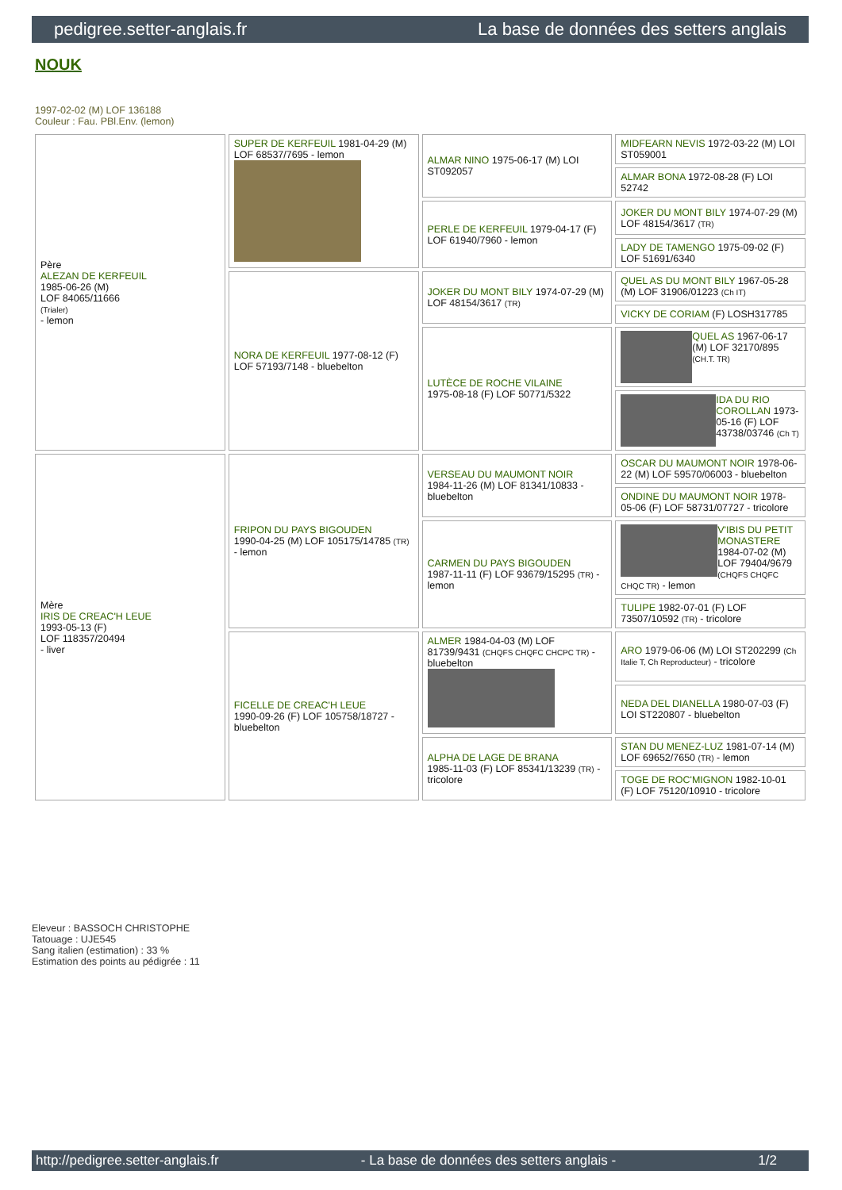pedigree.setter-anglais.fr La base de données des setters anglais
NOUK
1997-02-02 (M) LOF 136188
Couleur : Fau. PBl.Env. (lemon)
| Père ALEZAN DE KERFEUIL 1985-06-26 (M) LOF 84065/11666 (Trialer) - lemon | SUPER DE KERFEUIL 1981-04-29 (M) LOF 68537/7695 - lemon | ALMAR NINO 1975-06-17 (M) LOI ST092057 | MIDFEARN NEVIS 1972-03-22 (M) LOI ST059001 |
| | | | ALMAR BONA 1972-08-28 (F) LOI 52742 |
| | | PERLE DE KERFEUIL 1979-04-17 (F) LOF 61940/7960 - lemon | JOKER DU MONT BILY 1974-07-29 (M) LOF 48154/3617 (TR) |
| | | | LADY DE TAMENGO 1975-09-02 (F) LOF 51691/6340 |
| | NORA DE KERFEUIL 1977-08-12 (F) LOF 57193/7148 - bluebelton | JOKER DU MONT BILY 1974-07-29 (M) LOF 48154/3617 (TR) | QUEL AS DU MONT BILY 1967-05-28 (M) LOF 31906/01223 (Ch IT) |
| | | | VICKY DE CORIAM (F) LOSH317785 |
| | | LUTÈCE DE ROCHE VILAINE 1975-08-18 (F) LOF 50771/5322 | QUEL AS 1967-06-17 (M) LOF 32170/895 (CH.T. TR) |
| | | | IDA DU RIO COROLLAN 1973-05-16 (F) LOF 43738/03746 (Ch T) |
| Mère IRIS DE CREAC'H LEUE 1993-05-13 (F) LOF 118357/20494 - liver | FRIPON DU PAYS BIGOUDEN 1990-04-25 (M) LOF 105175/14785 (TR) - lemon | VERSEAU DU MAUMONT NOIR 1984-11-26 (M) LOF 81341/10833 - bluebelton | OSCAR DU MAUMONT NOIR 1978-06-22 (M) LOF 59570/06003 - bluebelton |
| | | | ONDINE DU MAUMONT NOIR 1978-05-06 (F) LOF 58731/07727 - tricolore |
| | | CARMEN DU PAYS BIGOUDEN 1987-11-11 (F) LOF 93679/15295 (TR) - lemon | V'IBIS DU PETIT MONASTERE 1984-07-02 (M) LOF 79404/9679 (CHQFS CHQFC CHQC TR) - lemon |
| | | | TULIPE 1982-07-01 (F) LOF 73507/10592 (TR) - tricolore |
| | FICELLE DE CREAC'H LEUE 1990-09-26 (F) LOF 105758/18727 - bluebelton | ALMER 1984-04-03 (M) LOF 81739/9431 (CHQFS CHQFC CHCPC TR) - bluebelton | ARO 1979-06-06 (M) LOI ST202299 (Ch Italie T, Ch Reproducteur) - tricolore |
| | | | NEDA DEL DIANELLA 1980-07-03 (F) LOI ST220807 - bluebelton |
| | | ALPHA DE LAGE DE BRANA 1985-11-03 (F) LOF 85341/13239 (TR) - tricolore | STAN DU MENEZ-LUZ 1981-07-14 (M) LOF 69652/7650 (TR) - lemon |
| | | | TOGE DE ROC'MIGNON 1982-10-01 (F) LOF 75120/10910 - tricolore |
Eleveur : BASSOCH CHRISTOPHE
Tatouage : UJE545
Sang italien (estimation) : 33 %
Estimation des points au pédigrée : 11
http://pedigree.setter-anglais.fr - La base de données des setters anglais - 1/2